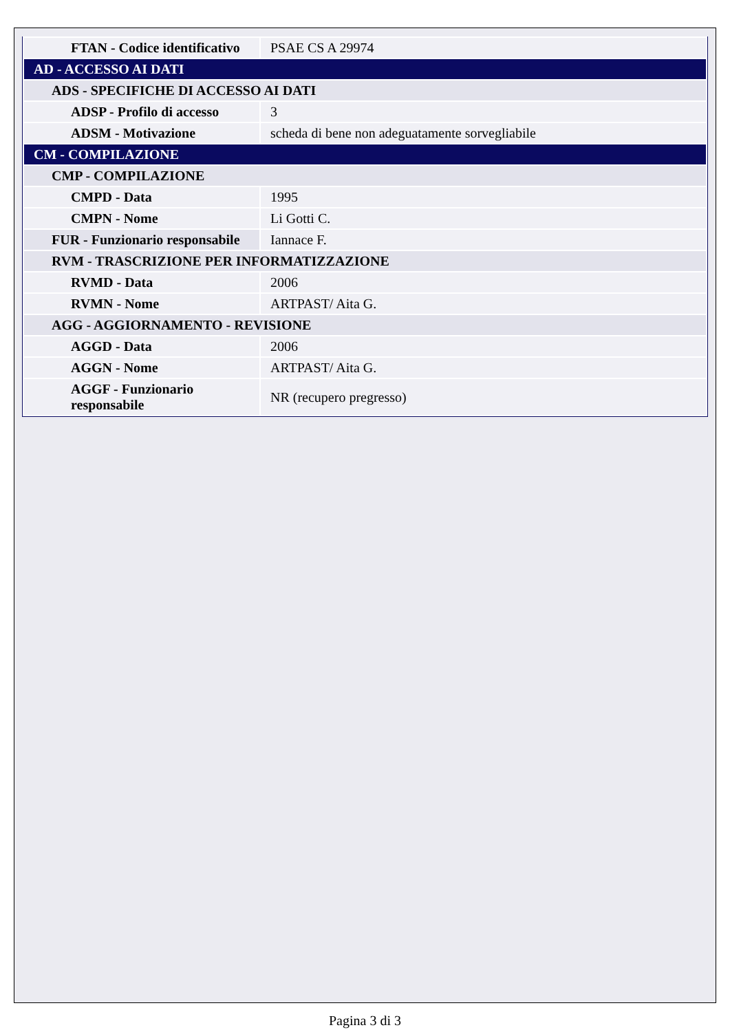| FTAN - Codice identificativo | PSAE CS A 29974 |
| AD - ACCESSO AI DATI | |
| ADS - SPECIFICHE DI ACCESSO AI DATI | |
| ADSP - Profilo di accesso | 3 |
| ADSM - Motivazione | scheda di bene non adeguatamente sorvegliabile |
| CM - COMPILAZIONE | |
| CMP - COMPILAZIONE | |
| CMPD - Data | 1995 |
| CMPN - Nome | Li Gotti C. |
| FUR - Funzionario responsabile | Iannace F. |
| RVM - TRASCRIZIONE PER INFORMATIZZAZIONE | |
| RVMD - Data | 2006 |
| RVMN - Nome | ARTPAST/ Aita G. |
| AGG - AGGIORNAMENTO - REVISIONE | |
| AGGD - Data | 2006 |
| AGGN - Nome | ARTPAST/ Aita G. |
| AGGF - Funzionario responsabile | NR (recupero pregresso) |
Pagina 3 di 3